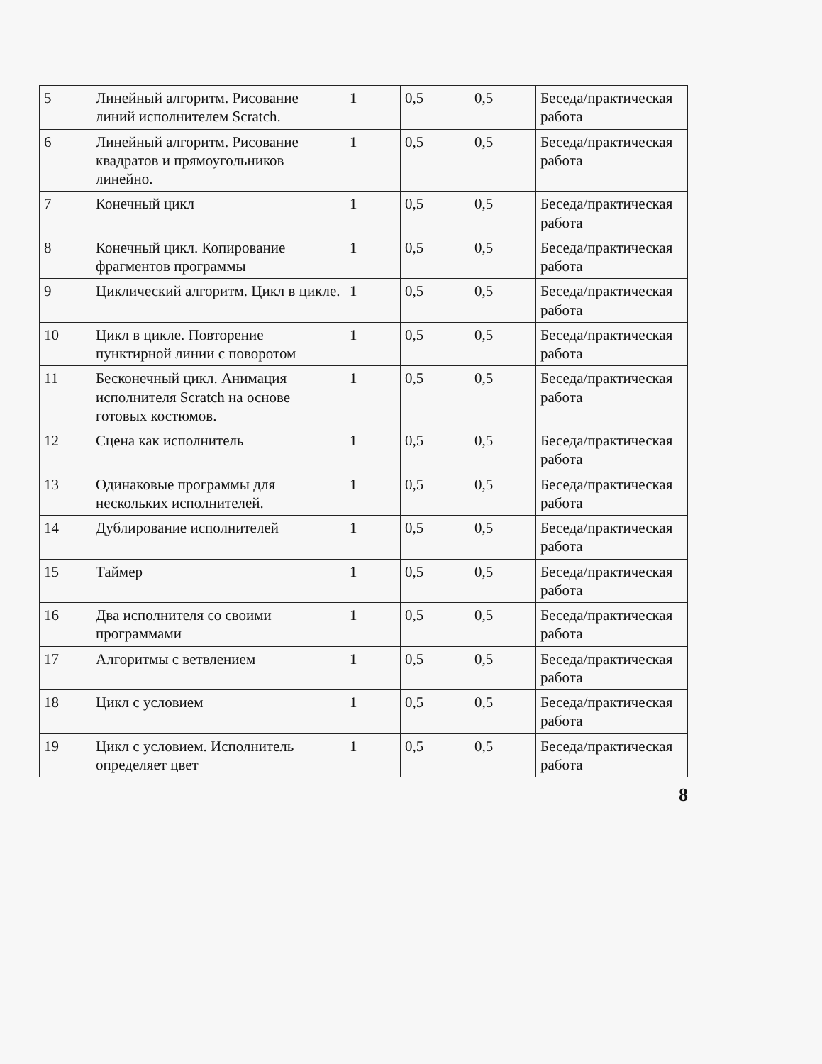| 5 | Линейный алгоритм. Рисование линий исполнителем Scratch. | 1 | 0,5 | 0,5 | Беседа/практическая работа |
| 6 | Линейный алгоритм. Рисование квадратов и прямоугольников линейно. | 1 | 0,5 | 0,5 | Беседа/практическая работа |
| 7 | Конечный цикл | 1 | 0,5 | 0,5 | Беседа/практическая работа |
| 8 | Конечный цикл. Копирование фрагментов программы | 1 | 0,5 | 0,5 | Беседа/практическая работа |
| 9 | Циклический алгоритм. Цикл в цикле. | 1 | 0,5 | 0,5 | Беседа/практическая работа |
| 10 | Цикл в цикле. Повторение пунктирной линии с поворотом | 1 | 0,5 | 0,5 | Беседа/практическая работа |
| 11 | Бесконечный цикл. Анимация исполнителя Scratch на основе готовых костюмов. | 1 | 0,5 | 0,5 | Беседа/практическая работа |
| 12 | Сцена как исполнитель | 1 | 0,5 | 0,5 | Беседа/практическая работа |
| 13 | Одинаковые программы для нескольких исполнителей. | 1 | 0,5 | 0,5 | Беседа/практическая работа |
| 14 | Дублирование исполнителей | 1 | 0,5 | 0,5 | Беседа/практическая работа |
| 15 | Таймер | 1 | 0,5 | 0,5 | Беседа/практическая работа |
| 16 | Два исполнителя со своими программами | 1 | 0,5 | 0,5 | Беседа/практическая работа |
| 17 | Алгоритмы с ветвлением | 1 | 0,5 | 0,5 | Беседа/практическая работа |
| 18 | Цикл с условием | 1 | 0,5 | 0,5 | Беседа/практическая работа |
| 19 | Цикл с условием. Исполнитель определяет цвет | 1 | 0,5 | 0,5 | Беседа/практическая работа |
8